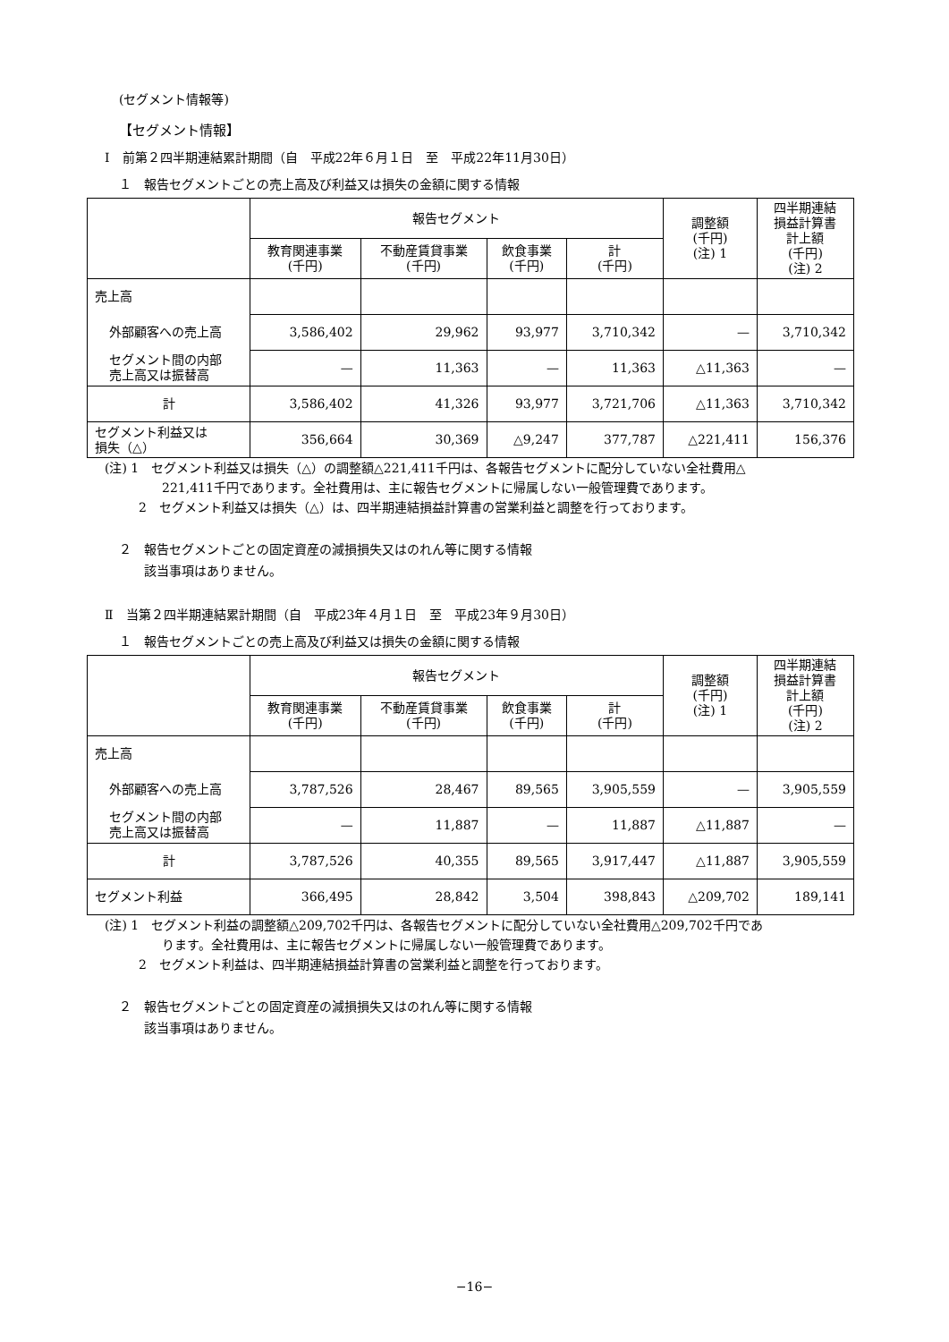(セグメント情報等)
【セグメント情報】
Ⅰ　前第２四半期連結累計期間（自　平成22年６月１日　至　平成22年11月30日）
１　報告セグメントごとの売上高及び利益又は損失の金額に関する情報
| | 報告セグメント | | | | 調整額 (千円) (注) 1 | 四半期連結 損益計算書 計上額 (千円) (注) 2 |
| --- | --- | --- | --- | --- | --- | --- |
| | 教育関連事業 (千円) | 不動産賃貸事業 (千円) | 飲食事業 (千円) | 計 (千円) | | |
| 売上高 | | | | | | |
| 外部顧客への売上高 | 3,586,402 | 29,962 | 93,977 | 3,710,342 | — | 3,710,342 |
| セグメント間の内部 売上高又は振替高 | — | 11,363 | — | 11,363 | △11,363 | — |
| 計 | 3,586,402 | 41,326 | 93,977 | 3,721,706 | △11,363 | 3,710,342 |
| セグメント利益又は 損失（△） | 356,664 | 30,369 | △9,247 | 377,787 | △221,411 | 156,376 |
(注) 1　セグメント利益又は損失（△）の調整額△221,411千円は、各報告セグメントに配分していない全社費用△
221,411千円であります。全社費用は、主に報告セグメントに帰属しない一般管理費であります。
2　セグメント利益又は損失（△）は、四半期連結損益計算書の営業利益と調整を行っております。
２　報告セグメントごとの固定資産の減損損失又はのれん等に関する情報
　　該当事項はありません。
Ⅱ　当第２四半期連結累計期間（自　平成23年４月１日　至　平成23年９月30日）
１　報告セグメントごとの売上高及び利益又は損失の金額に関する情報
| | 報告セグメント | | | | 調整額 (千円) (注) 1 | 四半期連結 損益計算書 計上額 (千円) (注) 2 |
| --- | --- | --- | --- | --- | --- | --- |
| | 教育関連事業 (千円) | 不動産賃貸事業 (千円) | 飲食事業 (千円) | 計 (千円) | | |
| 売上高 | | | | | | |
| 外部顧客への売上高 | 3,787,526 | 28,467 | 89,565 | 3,905,559 | — | 3,905,559 |
| セグメント間の内部 売上高又は振替高 | — | 11,887 | — | 11,887 | △11,887 | — |
| 計 | 3,787,526 | 40,355 | 89,565 | 3,917,447 | △11,887 | 3,905,559 |
| セグメント利益 | 366,495 | 28,842 | 3,504 | 398,843 | △209,702 | 189,141 |
(注) 1　セグメント利益の調整額△209,702千円は、各報告セグメントに配分していない全社費用△209,702千円であ
ります。全社費用は、主に報告セグメントに帰属しない一般管理費であります。
2　セグメント利益は、四半期連結損益計算書の営業利益と調整を行っております。
２　報告セグメントごとの固定資産の減損損失又はのれん等に関する情報
　　該当事項はありません。
−16−